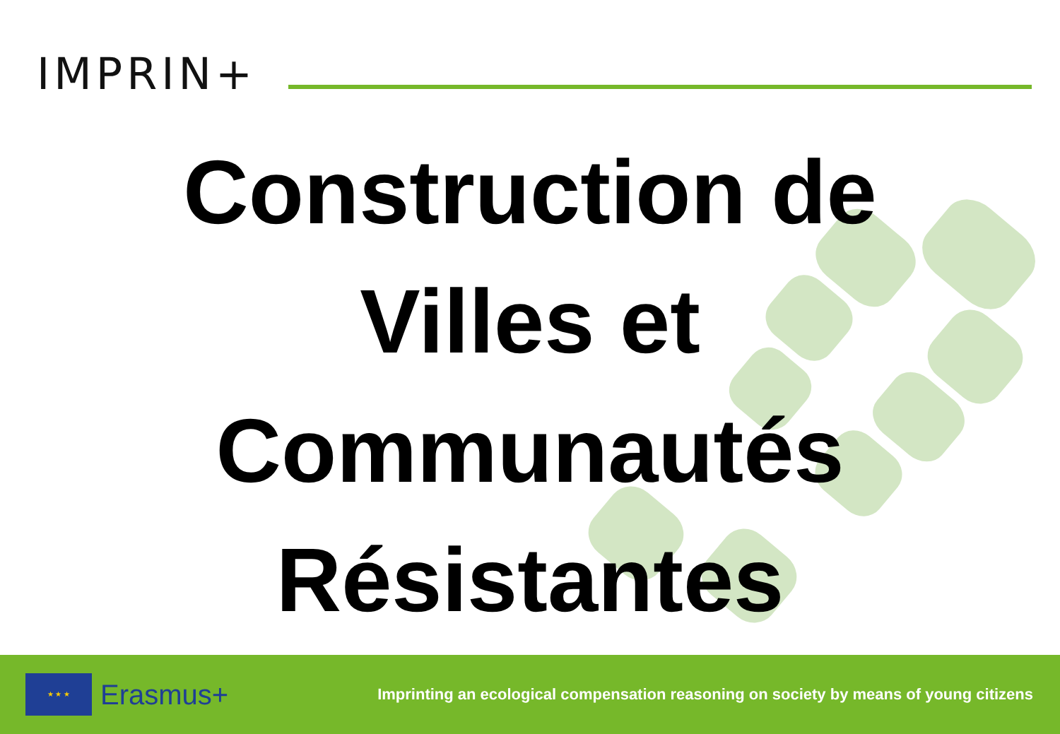IMPRIN+
Construction de
Villes et
Communautés
Résistantes
★ ★ ★
Erasmus+
Imprinting an ecological compensation reasoning on society by means of young citizens